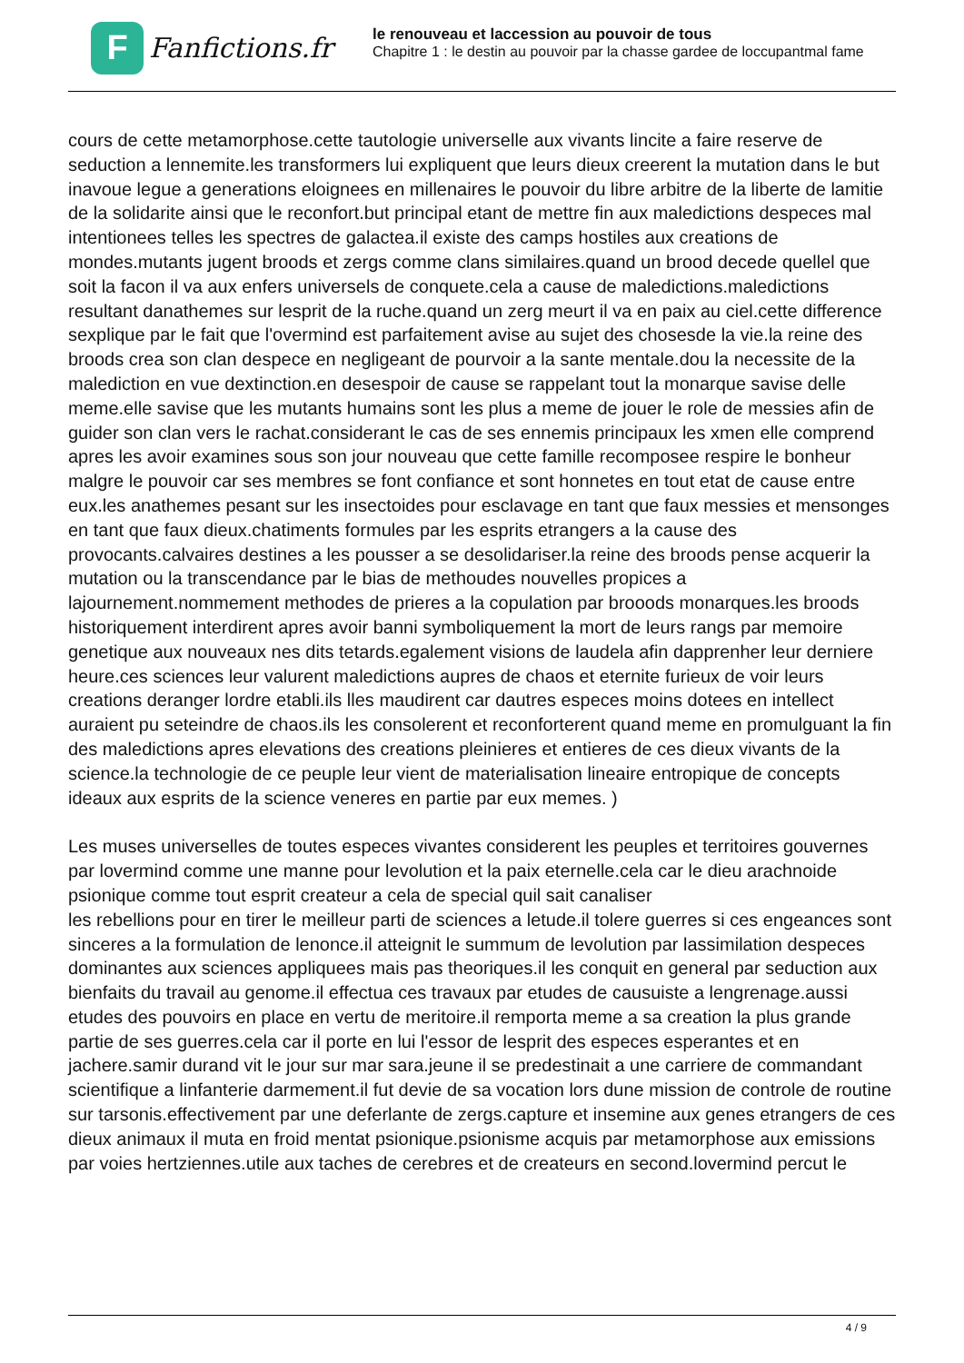F
Fanfictions.fr
le renouveau et laccession au pouvoir de tous
Chapitre 1 : le destin au pouvoir par la chasse gardee de loccupantmal fame
cours de cette metamorphose.cette tautologie universelle aux vivants lincite a faire reserve de seduction a lennemite.les transformers lui expliquent que leurs dieux creerent la mutation dans le but inavoue legue a generations eloignees en millenaires le pouvoir du libre arbitre de la liberte de lamitie de la solidarite ainsi que le reconfort.but principal etant de mettre fin aux maledictions despeces mal intentionees telles les spectres de galactea.il existe des camps hostiles aux creations de mondes.mutants jugent broods et zergs comme clans similaires.quand un brood decede quellel que soit la facon il va aux enfers universels de conquete.cela a cause de maledictions.maledictions resultant danathemes sur lesprit de la ruche.quand un zerg meurt il va en paix au ciel.cette difference sexplique par le fait que l'overmind est parfaitement avise au sujet des chosesde la vie.la reine des broods crea son clan despece en negligeant de pourvoir a la sante mentale.dou la necessite de la malediction en vue dextinction.en desespoir de cause se rappelant tout la monarque savise delle meme.elle savise que les mutants humains sont les plus a meme de jouer le role de messies afin de guider son clan vers le rachat.considerant le cas de ses ennemis principaux les xmen elle comprend apres les avoir examines sous son jour nouveau que cette famille recomposee respire le bonheur malgre le pouvoir car ses membres se font confiance et sont honnetes en tout etat de cause entre eux.les anathemes pesant sur les insectoides pour esclavage en tant que faux messies et mensonges en tant que faux dieux.chatiments formules par les esprits etrangers a la cause des provocants.calvaires destines a les pousser a se desolidariser.la reine des broods pense acquerir la mutation ou la transcendance par le bias de methoudes nouvelles propices a lajournement.nommement methodes de prieres a la copulation par brooods monarques.les broods historiquement interdirent apres avoir banni symboliquement la mort de leurs rangs par memoire genetique aux nouveaux nes dits tetards.egalement visions de laudela afin dapprenher leur derniere heure.ces sciences leur valurent maledictions aupres de chaos et eternite furieux de voir leurs creations deranger lordre etabli.ils lles maudirent car dautres especes moins dotees en intellect auraient pu seteindre de chaos.ils les consolerent et reconforterent quand meme en promulguant la fin des maledictions apres elevations des creations pleinieres et entieres de ces dieux vivants de la science.la technologie de ce peuple leur vient de materialisation lineaire entropique de concepts ideaux aux esprits de la science veneres en partie par eux memes. )
Les muses universelles de toutes especes vivantes considerent les peuples et territoires gouvernes par lovermind comme une manne pour levolution et la paix eternelle.cela car le dieu arachnoide psionique comme tout esprit createur a cela de special quil sait canaliser
les rebellions pour en tirer le meilleur parti de sciences a letude.il tolere guerres si ces engeances sont sinceres a la formulation de lenonce.il atteignit le summum de levolution par lassimilation despeces dominantes aux sciences appliquees mais pas theoriques.il les conquit en general par seduction aux bienfaits du travail au genome.il effectua ces travaux par etudes de causuiste a lengrenage.aussi etudes des pouvoirs en place en vertu de meritoire.il remporta meme a sa creation la plus grande partie de ses guerres.cela car il porte en lui l'essor de lesprit des especes esperantes et en jachere.samir durand vit le jour sur mar sara.jeune il se predestinait a une carriere de commandant scientifique a linfanterie darmement.il fut devie de sa vocation lors dune mission de controle de routine sur tarsonis.effectivement par une deferlante de zergs.capture et insemine aux genes etrangers de ces dieux animaux il muta en froid mentat psionique.psionisme acquis par metamorphose aux emissions par voies hertziennes.utile aux taches de cerebres et de createurs en second.lovermind percut le
4 / 9